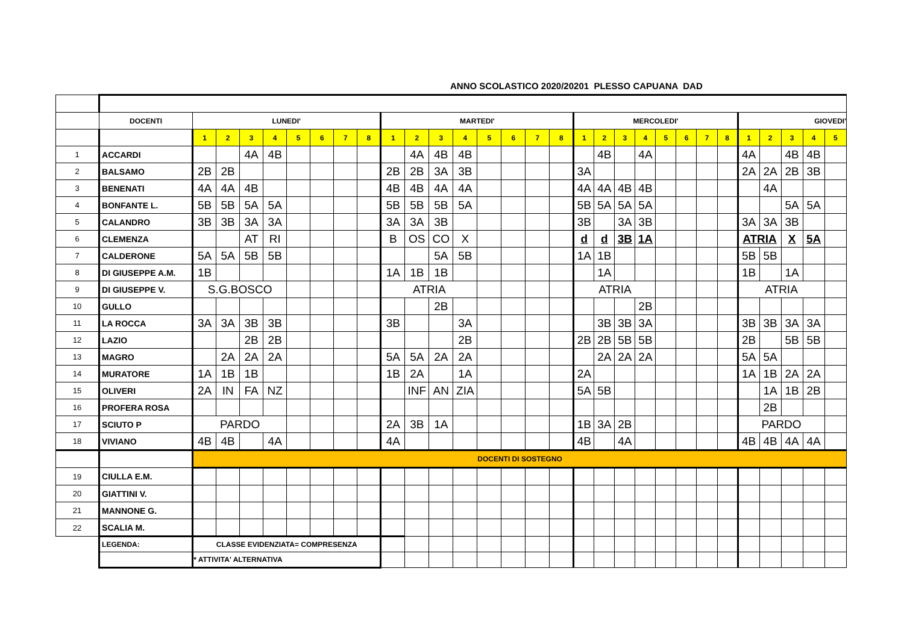ANNO SCOLASTICO 2020/20201 PLESSO CAPUANA DAD
| | DOCENTI | LUNEDI' | | | | | | | | MARTEDI' | | | | | | | | MERCOLEDI' | | | | | | | | GIOVEDI' | | | | |
| | | 1 | 2 | 3 | 4 | 5 | 6 | 7 | 8 | 1 | 2 | 3 | 4 | 5 | 6 | 7 | 8 | 1 | 2 | 3 | 4 | 5 | 6 | 7 | 8 | 1 | 2 | 3 | 4 | 5 |
| 1 | ACCARDI | | | 4A | 4B | | | | | | 4A | 4B | 4B | | | | | | 4B | | 4A | | | | | 4A | | 4B | 4B | |
| 2 | BALSAMO | 2B | 2B | | | | | | | 2B | 2B | 3A | 3B | | | | | 3A | | | | | | | | 2A | 2A | 2B | 3B | |
| 3 | BENENATI | 4A | 4A | 4B | | | | | | 4B | 4B | 4A | 4A | | | | | 4A | 4A | 4B | 4B | | | | | | 4A | | | |
| 4 | BONFANTE L. | 5B | 5B | 5A | 5A | | | | | 5B | 5B | 5B | 5A | | | | | 5B | 5A | 5A | 5A | | | | | | | 5A | 5A | |
| 5 | CALANDRO | 3B | 3B | 3A | 3A | | | | | 3A | 3A | 3B | | | | | | 3B | | 3A | 3B | | | | | 3A | 3A | 3B | | |
| 6 | CLEMENZA | | | AT | RI | | | | | B | OS | CO | X | | | | | d | d | 3B | 1A | | | | | ATRIA | | X | 5A | |
| 7 | CALDERONE | 5A | 5A | 5B | 5B | | | | | | | 5A | 5B | | | | | 1A | 1B | | | | | | | 5B | 5B | | | |
| 8 | DI GIUSEPPE A.M. | 1B | | | | | | | | 1A | 1B | 1B | | | | | | | 1A | | | | | | | 1B | | 1A | | |
| 9 | DI GIUSEPPE V. | S.G.BOSCO | | | | | | | | ATRIA | | | | | | | | ATRIA | | | | | | | | ATRIA | | | | |
| 10 | GULLO | | | | | | | | | | | 2B | | | | | | | | | 2B | | | | | | | | | |
| 11 | LA ROCCA | 3A | 3A | 3B | 3B | | | | | 3B | | | 3A | | | | | | 3B | 3B | 3A | | | | | 3B | 3B | 3A | 3A | |
| 12 | LAZIO | | | 2B | 2B | | | | | | | | 2B | | | | | 2B | 2B | 5B | 5B | | | | | 2B | | 5B | 5B | |
| 13 | MAGRO | | 2A | 2A | 2A | | | | | 5A | 5A | 2A | 2A | | | | | | 2A | 2A | 2A | | | | | 5A | 5A | | | |
| 14 | MURATORE | 1A | 1B | 1B | | | | | | 1B | 2A | | 1A | | | | | 2A | | | | | | | | 1A | 1B | 2A | 2A | |
| 15 | OLIVERI | 2A | IN | FA | NZ | | | | | | INF | AN | ZIA | | | | | 5A | 5B | | | | | | | | 1A | 1B | 2B | |
| 16 | PROFERA ROSA | | | | | | | | | | | | | | | | | | | | | | | | | | 2B | | | |
| 17 | SCIUTO P | PARDO | | | | | | | | 2A | 3B | 1A | | | | | | 1B | 3A | 2B | | | | | | PARDO | | | | |
| 18 | VIVIANO | 4B | 4B | | 4A | | | | | 4A | | | | | | | | 4B | | 4A | | | | | | 4B | 4B | 4A | 4A | |
| | | DOCENTI DI SOSTEGNO | | | | | | | | | | | | | | | | | | | | | | | | | | | | |
| 19 | CIULLA E.M. | | | | | | | | | | | | | | | | | | | | | | | | | | | | | |
| 20 | GIATTINI V. | | | | | | | | | | | | | | | | | | | | | | | | | | | | | |
| 21 | MANNONE G. | | | | | | | | | | | | | | | | | | | | | | | | | | | | | |
| 22 | SCALIA M. | | | | | | | | | | | | | | | | | | | | | | | | | | | | | |
| | LEGENDA: | CLASSE EVIDENZIATA= COMPRESENZA | | | | | | | | | | | | | | | | | | | | | | | | | | | | |
| | | * ATTIVITA' ALTERNATIVA | | | | | | | | | | | | | | | | | | | | | | | | | | | | |